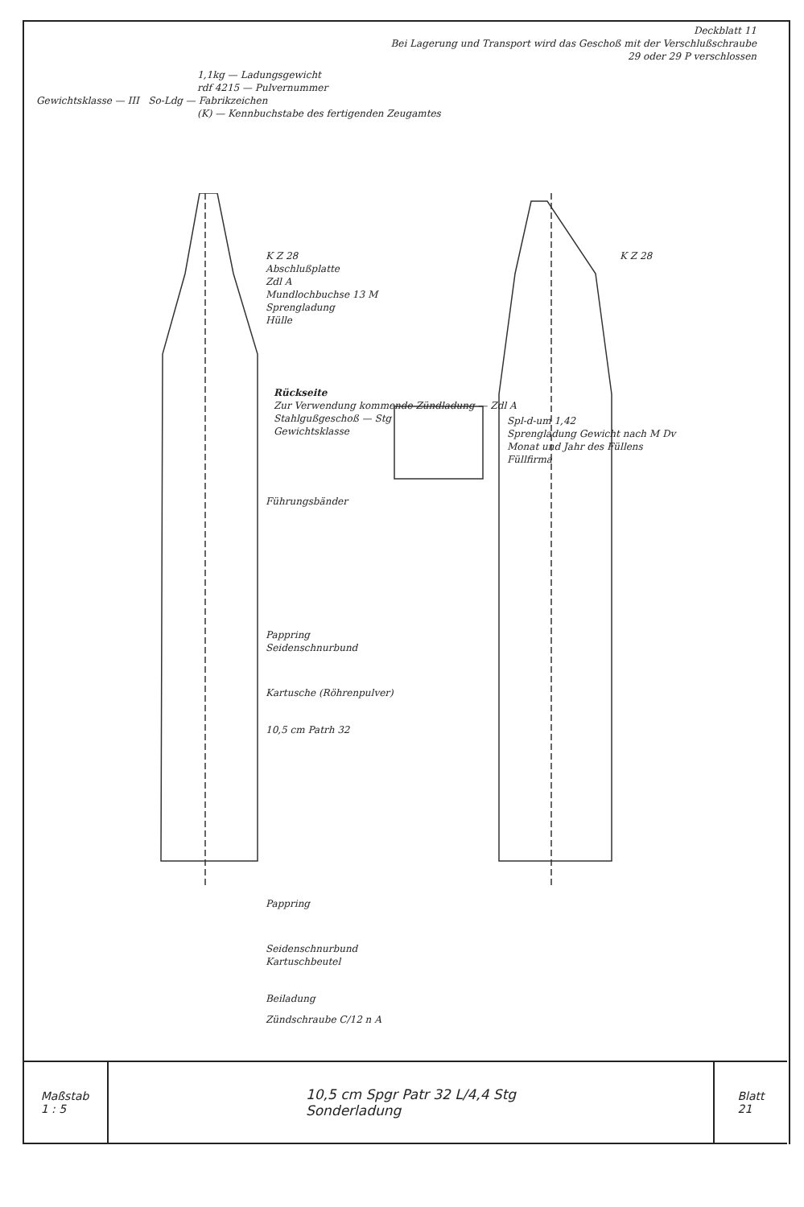Deckblatt 11
Bei Lagerung und Transport wird das Geschoß mit der Verschlußschraube 29 oder 29 P verschlossen
1,1kg — Ladungsgewicht
rdf 4215 — Pulvernummer
Gewichtsklasse — III So-Ldg — Fabrikzeichen
(K) — Kennbuchstabe des fertigenden Zeugamtes
K Z 28
Abschlußplatte
Zdl A
Mundlochbuchse 13 M
Sprengladung
Hülle
Rückseite
Zur Verwendung kommende Zündladung — Zdl A
Stahlgußgeschoß — Stg
Gewichtsklasse
K Z 28
Spl-d-um 1,42
Sprengladung Gewicht nach M Dv
Monat und Jahr des Füllens
Füllfirma
Führungsbänder
Pappring
Seidenschnurbund
Kartusche (Röhrenpulver)
10,5 cm Patrh 32
Pappring
Seidenschnurbund
Kartuschbeutel
Beiladung
Zündschraube C/12 n A
Maßstab
1 : 5
10,5 cm Spgr Patr 32 L/4,4 Stg
Sonderladung
Blatt
21